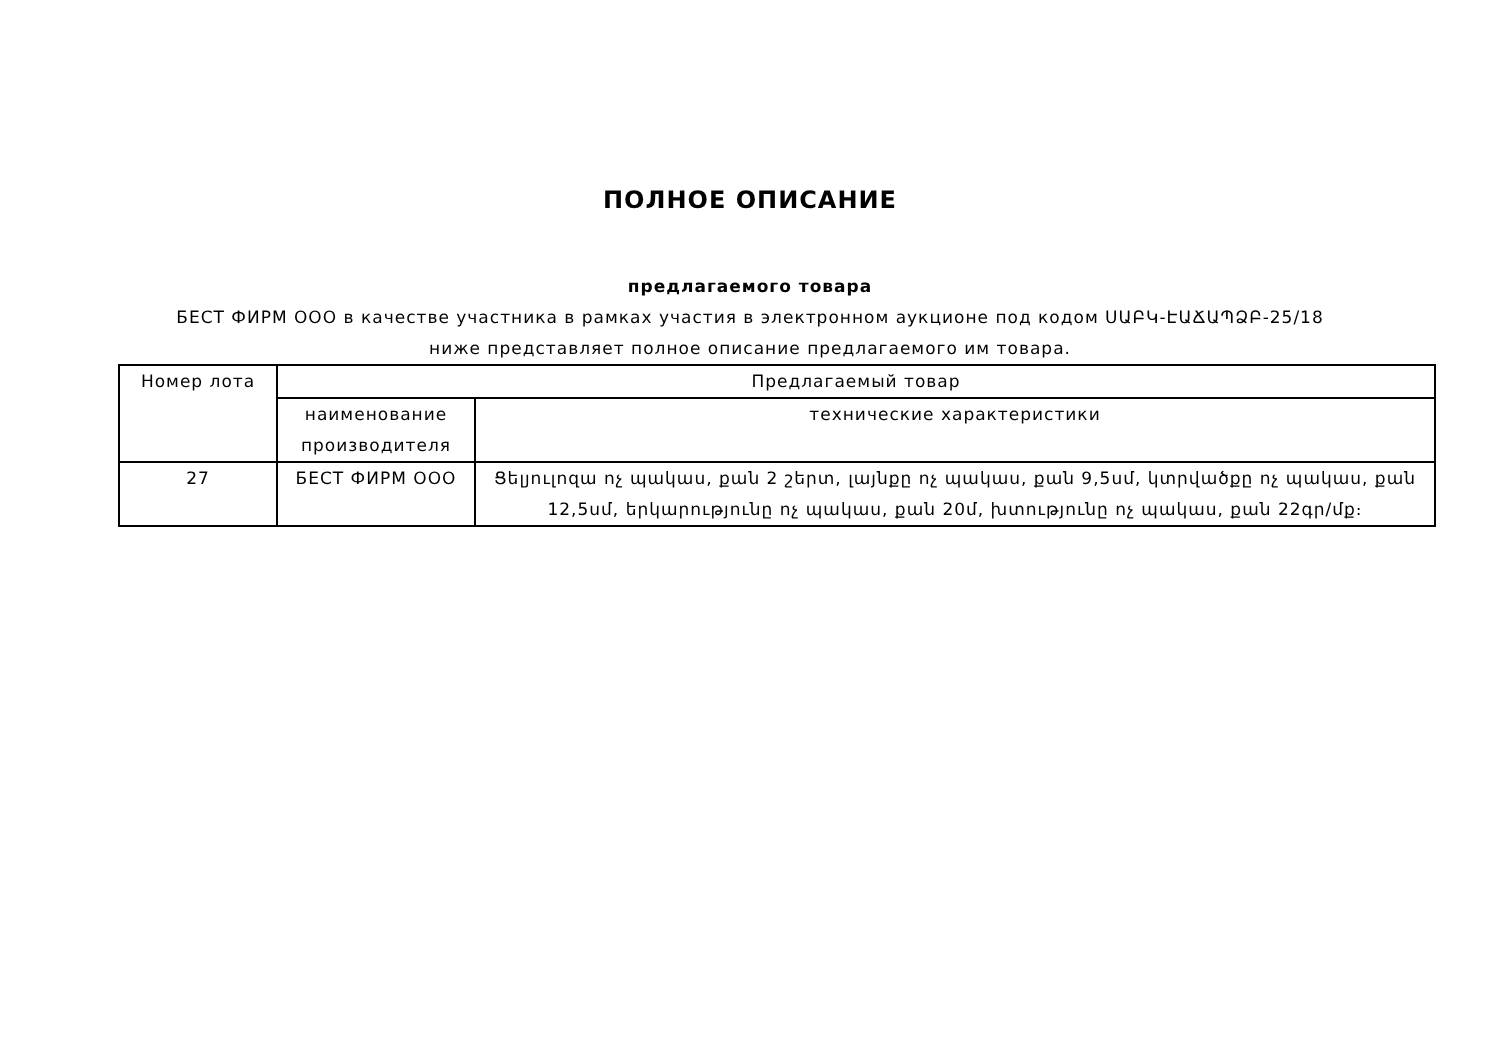ПОЛНОЕ ОПИСАНИЕ
предлагаемого товара
БЕСТ ФИРМ ООО в качестве участника в рамках участия в электронном аукционе под кодом ՍԱԲԿ-ԷԱՃԱՊՁԲ-25/18 ниже представляет полное описание предлагаемого им товара.
| Номер лота | Предлагаемый товар | |
| --- | --- | --- |
| | наименование производителя | технические характеристики |
| 27 | БЕСТ ФИРМ ООО | Ցելյուլոզա ոչ պակաս, քան 2 շերտ, լայնքը ոչ պակաս, քան 9,5սմ, կտրվածքը ոչ պակաս, քան 12,5սմ, երկարությունը ոչ պակաս, քան 20մ, խտությունը ոչ պակաս, քան 22գր/մք։ |